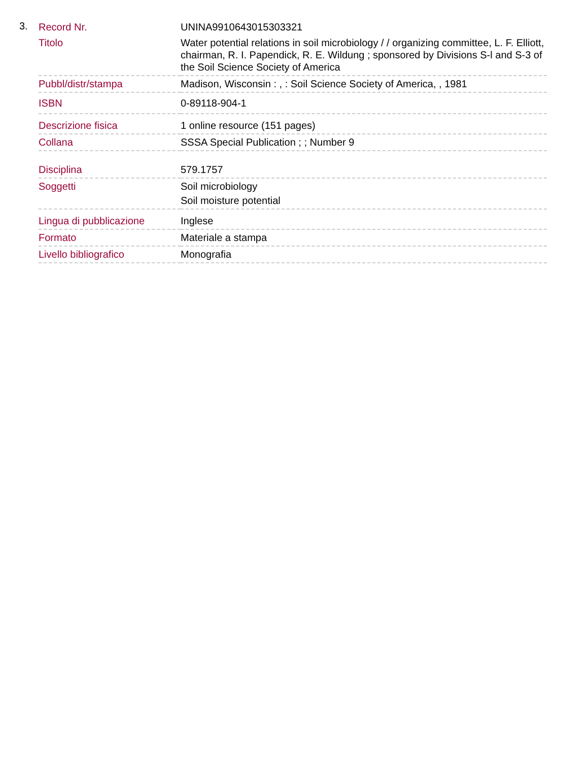3.
| Record Nr. | UNINA9910643015303321 |
| Titolo | Water potential relations in soil microbiology / / organizing committee, L. F. Elliott, chairman, R. I. Papendick, R. E. Wildung ; sponsored by Divisions S-l and S-3 of the Soil Science Society of America |
| Pubbl/distr/stampa | Madison, Wisconsin : , : Soil Science Society of America, , 1981 |
| ISBN | 0-89118-904-1 |
| Descrizione fisica | 1 online resource (151 pages) |
| Collana | SSSA Special Publication ; ; Number 9 |
| Disciplina | 579.1757 |
| Soggetti | Soil microbiology Soil moisture potential |
| Lingua di pubblicazione | Inglese |
| Formato | Materiale a stampa |
| Livello bibliografico | Monografia |